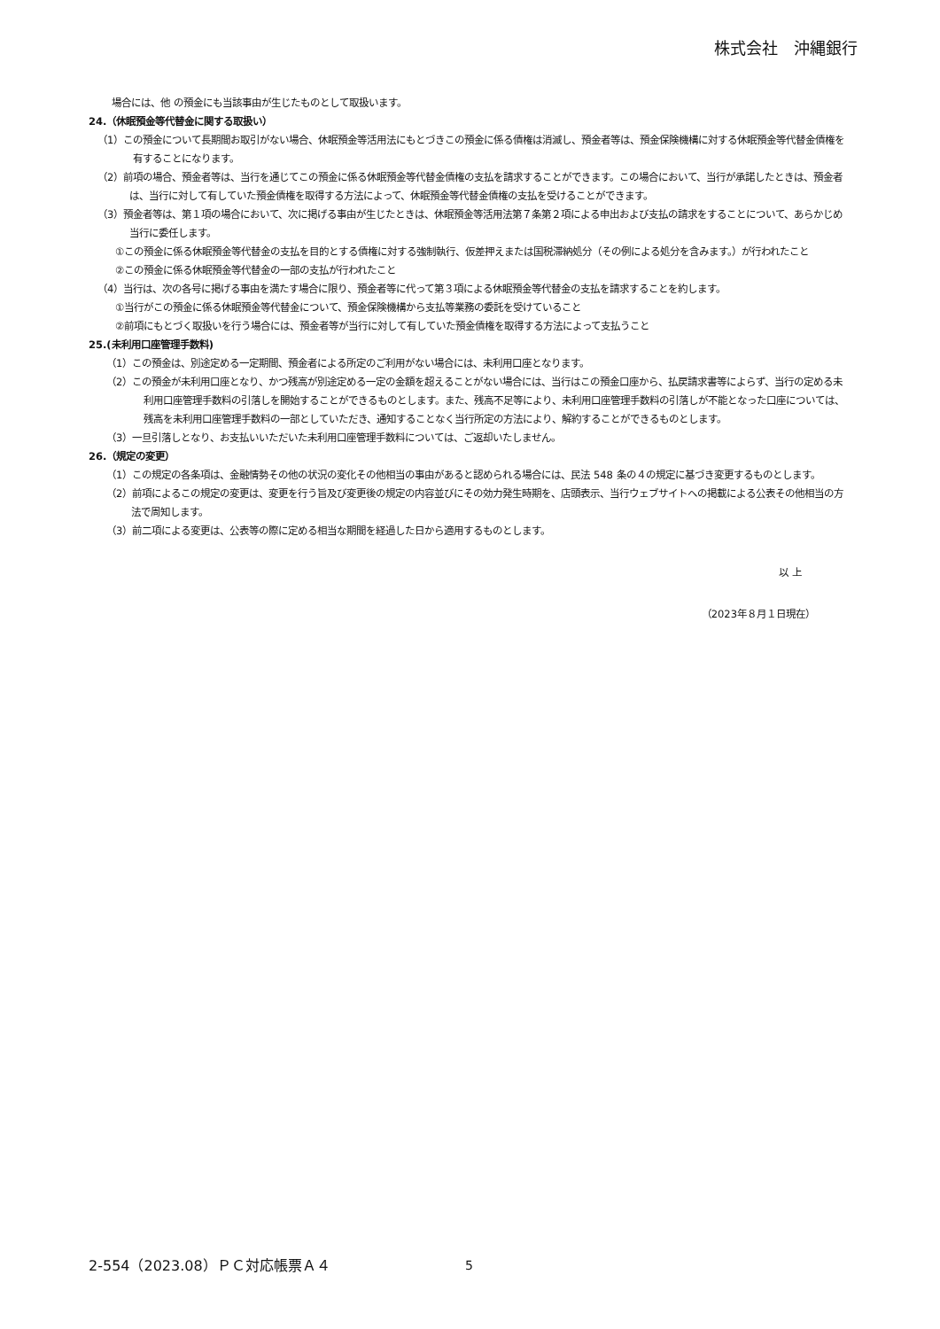株式会社　沖縄銀行
場合には、他 の預金にも当該事由が生じたものとして取扱います。
24.（休眠預金等代替金に関する取扱い）
（1）この預金について長期間お取引がない場合、休眠預金等活用法にもとづきこの預金に係る債権は消滅し、預金者等は、預金保険機構に対する休眠預金等代替金債権を有することになります。
（2）前項の場合、預金者等は、当行を通じてこの預金に係る休眠預金等代替金債権の支払を請求することができます。この場合において、当行が承諾したときは、預金者は、当行に対して有していた預金債権を取得する方法によって、休眠預金等代替金債権の支払を受けることができます。
（3）預金者等は、第１項の場合において、次に掲げる事由が生じたときは、休眠預金等活用法第７条第２項による申出および支払の請求をすることについて、あらかじめ当行に委任します。
①この預金に係る休眠預金等代替金の支払を目的とする債権に対する強制執行、仮差押えまたは国税滞納処分（その例による処分を含みます。）が行われたこと
②この預金に係る休眠預金等代替金の一部の支払が行われたこと
（4）当行は、次の各号に掲げる事由を満たす場合に限り、預金者等に代って第３項による休眠預金等代替金の支払を請求することを約します。
①当行がこの預金に係る休眠預金等代替金について、預金保険機構から支払等業務の委託を受けていること
②前項にもとづく取扱いを行う場合には、預金者等が当行に対して有していた預金債権を取得する方法によって支払うこと
25.(未利用口座管理手数料)
（1）この預金は、別途定める一定期間、預金者による所定のご利用がない場合には、未利用口座となります。
（2）この預金が未利用口座となり、かつ残高が別途定める一定の金額を超えることがない場合には、当行はこの預金口座から、払戻請求書等によらず、当行の定める未利用口座管理手数料の引落しを開始することができるものとします。また、残高不足等により、未利用口座管理手数料の引落しが不能となった口座については、残高を未利用口座管理手数料の一部としていただき、通知することなく当行所定の方法により、解約することができるものとします。
（3）一旦引落しとなり、お支払いいただいた未利用口座管理手数料については、ご返却いたしません。
26.（規定の変更）
（1）この規定の各条項は、金融情勢その他の状況の変化その他相当の事由があると認められる場合には、民法 548 条の４の規定に基づき変更するものとします。
（2）前項によるこの規定の変更は、変更を行う旨及び変更後の規定の内容並びにその効力発生時期を、店頭表示、当行ウェブサイトへの掲載による公表その他相当の方法で周知します。
（3）前二項による変更は、公表等の際に定める相当な期間を経過した日から適用するものとします。
以 上
（2023年８月１日現在）
2-554（2023.08）ＰＣ対応帳票Ａ４ 5